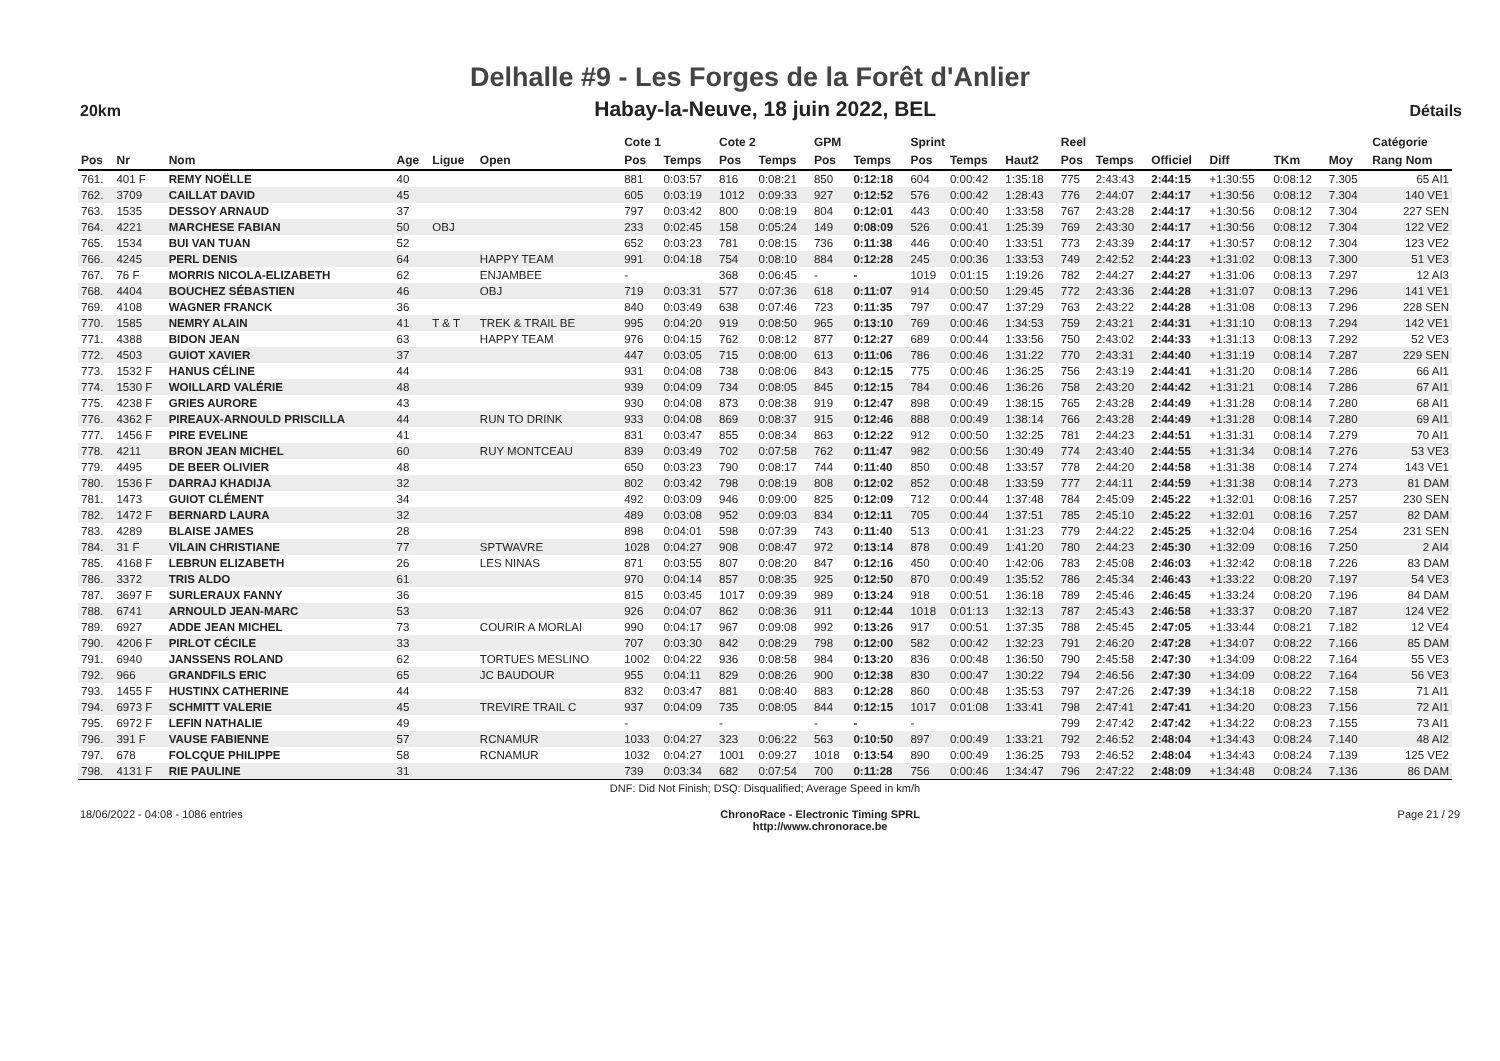Delhalle #9 - Les Forges de la Forêt d'Anlier
20km
Habay-la-Neuve, 18 juin 2022, BEL
Détails
| | | | | | | Cote 1 | | Cote 2 | | GPM | | Sprint | | | Reel | | | | | | Catégorie |
| --- | --- | --- | --- | --- | --- | --- | --- | --- | --- | --- | --- | --- | --- | --- | --- | --- | --- | --- | --- | --- | --- |
| Pos | Nr | Nom | Age | Ligue | Open | Pos | Temps | Pos | Temps | Pos | Temps | Pos | Temps | Haut2 | Pos | Temps | Officiel | Diff | TKm | Moy | Rang Nom |
| 761. | 401 F | REMY NOËLLE | 40 | | | 881 | 0:03:57 | 816 | 0:08:21 | 850 | 0:12:18 | 604 | 0:00:42 | 1:35:18 | 775 | 2:43:43 | 2:44:15 | +1:30:55 | 0:08:12 | 7.305 | 65 AI1 |
| 762. | 3709 | CAILLAT DAVID | 45 | | | 605 | 0:03:19 | 1012 | 0:09:33 | 927 | 0:12:52 | 576 | 0:00:42 | 1:28:43 | 776 | 2:44:07 | 2:44:17 | +1:30:56 | 0:08:12 | 7.304 | 140 VE1 |
| 763. | 1535 | DESSOY ARNAUD | 37 | | | 797 | 0:03:42 | 800 | 0:08:19 | 804 | 0:12:01 | 443 | 0:00:40 | 1:33:58 | 767 | 2:43:28 | 2:44:17 | +1:30:56 | 0:08:12 | 7.304 | 227 SEN |
| 764. | 4221 | MARCHESE FABIAN | 50 | OBJ | | 233 | 0:02:45 | 158 | 0:05:24 | 149 | 0:08:09 | 526 | 0:00:41 | 1:25:39 | 769 | 2:43:30 | 2:44:17 | +1:30:56 | 0:08:12 | 7.304 | 122 VE2 |
| 765. | 1534 | BUI VAN TUAN | 52 | | | 652 | 0:03:23 | 781 | 0:08:15 | 736 | 0:11:38 | 446 | 0:00:40 | 1:33:51 | 773 | 2:43:39 | 2:44:17 | +1:30:57 | 0:08:12 | 7.304 | 123 VE2 |
| 766. | 4245 | PERL DENIS | 64 | | HAPPY TEAM | 991 | 0:04:18 | 754 | 0:08:10 | 884 | 0:12:28 | 245 | 0:00:36 | 1:33:53 | 749 | 2:42:52 | 2:44:23 | +1:31:02 | 0:08:13 | 7.300 | 51 VE3 |
| 767. | 76 F | MORRIS NICOLA-ELIZABETH | 62 | | ENJAMBEE | - | | 368 | 0:06:45 | - | - | 1019 | 0:01:15 | 1:19:26 | 782 | 2:44:27 | 2:44:27 | +1:31:06 | 0:08:13 | 7.297 | 12 AI3 |
| 768. | 4404 | BOUCHEZ SÉBASTIEN | 46 | | OBJ | 719 | 0:03:31 | 577 | 0:07:36 | 618 | 0:11:07 | 914 | 0:00:50 | 1:29:45 | 772 | 2:43:36 | 2:44:28 | +1:31:07 | 0:08:13 | 7.296 | 141 VE1 |
| 769. | 4108 | WAGNER FRANCK | 36 | | | 840 | 0:03:49 | 638 | 0:07:46 | 723 | 0:11:35 | 797 | 0:00:47 | 1:37:29 | 763 | 2:43:22 | 2:44:28 | +1:31:08 | 0:08:13 | 7.296 | 228 SEN |
| 770. | 1585 | NEMRY ALAIN | 41 | T & T | TREK & TRAIL BE | 995 | 0:04:20 | 919 | 0:08:50 | 965 | 0:13:10 | 769 | 0:00:46 | 1:34:53 | 759 | 2:43:21 | 2:44:31 | +1:31:10 | 0:08:13 | 7.294 | 142 VE1 |
| 771. | 4388 | BIDON JEAN | 63 | | HAPPY TEAM | 976 | 0:04:15 | 762 | 0:08:12 | 877 | 0:12:27 | 689 | 0:00:44 | 1:33:56 | 750 | 2:43:02 | 2:44:33 | +1:31:13 | 0:08:13 | 7.292 | 52 VE3 |
| 772. | 4503 | GUIOT XAVIER | 37 | | | 447 | 0:03:05 | 715 | 0:08:00 | 613 | 0:11:06 | 786 | 0:00:46 | 1:31:22 | 770 | 2:43:31 | 2:44:40 | +1:31:19 | 0:08:14 | 7.287 | 229 SEN |
| 773. | 1532 F | HANUS CÉLINE | 44 | | | 931 | 0:04:08 | 738 | 0:08:06 | 843 | 0:12:15 | 775 | 0:00:46 | 1:36:25 | 756 | 2:43:19 | 2:44:41 | +1:31:20 | 0:08:14 | 7.286 | 66 AI1 |
| 774. | 1530 F | WOILLARD VALÉRIE | 48 | | | 939 | 0:04:09 | 734 | 0:08:05 | 845 | 0:12:15 | 784 | 0:00:46 | 1:36:26 | 758 | 2:43:20 | 2:44:42 | +1:31:21 | 0:08:14 | 7.286 | 67 AI1 |
| 775. | 4238 F | GRIES AURORE | 43 | | | 930 | 0:04:08 | 873 | 0:08:38 | 919 | 0:12:47 | 898 | 0:00:49 | 1:38:15 | 765 | 2:43:28 | 2:44:49 | +1:31:28 | 0:08:14 | 7.280 | 68 AI1 |
| 776. | 4362 F | PIREAUX-ARNOULD PRISCILLA | 44 | | RUN TO DRINK | 933 | 0:04:08 | 869 | 0:08:37 | 915 | 0:12:46 | 888 | 0:00:49 | 1:38:14 | 766 | 2:43:28 | 2:44:49 | +1:31:28 | 0:08:14 | 7.280 | 69 AI1 |
| 777. | 1456 F | PIRE EVELINE | 41 | | | 831 | 0:03:47 | 855 | 0:08:34 | 863 | 0:12:22 | 912 | 0:00:50 | 1:32:25 | 781 | 2:44:23 | 2:44:51 | +1:31:31 | 0:08:14 | 7.279 | 70 AI1 |
| 778. | 4211 | BRON JEAN MICHEL | 60 | | RUY MONTCEAU | 839 | 0:03:49 | 702 | 0:07:58 | 762 | 0:11:47 | 982 | 0:00:56 | 1:30:49 | 774 | 2:43:40 | 2:44:55 | +1:31:34 | 0:08:14 | 7.276 | 53 VE3 |
| 779. | 4495 | DE BEER OLIVIER | 48 | | | 650 | 0:03:23 | 790 | 0:08:17 | 744 | 0:11:40 | 850 | 0:00:48 | 1:33:57 | 778 | 2:44:20 | 2:44:58 | +1:31:38 | 0:08:14 | 7.274 | 143 VE1 |
| 780. | 1536 F | DARRAJ KHADIJA | 32 | | | 802 | 0:03:42 | 798 | 0:08:19 | 808 | 0:12:02 | 852 | 0:00:48 | 1:33:59 | 777 | 2:44:11 | 2:44:59 | +1:31:38 | 0:08:14 | 7.273 | 81 DAM |
| 781. | 1473 | GUIOT CLÉMENT | 34 | | | 492 | 0:03:09 | 946 | 0:09:00 | 825 | 0:12:09 | 712 | 0:00:44 | 1:37:48 | 784 | 2:45:09 | 2:45:22 | +1:32:01 | 0:08:16 | 7.257 | 230 SEN |
| 782. | 1472 F | BERNARD LAURA | 32 | | | 489 | 0:03:08 | 952 | 0:09:03 | 834 | 0:12:11 | 705 | 0:00:44 | 1:37:51 | 785 | 2:45:10 | 2:45:22 | +1:32:01 | 0:08:16 | 7.257 | 82 DAM |
| 783. | 4289 | BLAISE JAMES | 28 | | | 898 | 0:04:01 | 598 | 0:07:39 | 743 | 0:11:40 | 513 | 0:00:41 | 1:31:23 | 779 | 2:44:22 | 2:45:25 | +1:32:04 | 0:08:16 | 7.254 | 231 SEN |
| 784. | 31 F | VILAIN CHRISTIANE | 77 | | SPTWAVRE | 1028 | 0:04:27 | 908 | 0:08:47 | 972 | 0:13:14 | 878 | 0:00:49 | 1:41:20 | 780 | 2:44:23 | 2:45:30 | +1:32:09 | 0:08:16 | 7.250 | 2 AI4 |
| 785. | 4168 F | LEBRUN ELIZABETH | 26 | | LES NINAS | 871 | 0:03:55 | 807 | 0:08:20 | 847 | 0:12:16 | 450 | 0:00:40 | 1:42:06 | 783 | 2:45:08 | 2:46:03 | +1:32:42 | 0:08:18 | 7.226 | 83 DAM |
| 786. | 3372 | TRIS ALDO | 61 | | | 970 | 0:04:14 | 857 | 0:08:35 | 925 | 0:12:50 | 870 | 0:00:49 | 1:35:52 | 786 | 2:45:34 | 2:46:43 | +1:33:22 | 0:08:20 | 7.197 | 54 VE3 |
| 787. | 3697 F | SURLERAUX FANNY | 36 | | | 815 | 0:03:45 | 1017 | 0:09:39 | 989 | 0:13:24 | 918 | 0:00:51 | 1:36:18 | 789 | 2:45:46 | 2:46:45 | +1:33:24 | 0:08:20 | 7.196 | 84 DAM |
| 788. | 6741 | ARNOULD JEAN-MARC | 53 | | | 926 | 0:04:07 | 862 | 0:08:36 | 911 | 0:12:44 | 1018 | 0:01:13 | 1:32:13 | 787 | 2:45:43 | 2:46:58 | +1:33:37 | 0:08:20 | 7.187 | 124 VE2 |
| 789. | 6927 | ADDE JEAN MICHEL | 73 | | COURIR A MORLAI | 990 | 0:04:17 | 967 | 0:09:08 | 992 | 0:13:26 | 917 | 0:00:51 | 1:37:35 | 788 | 2:45:45 | 2:47:05 | +1:33:44 | 0:08:21 | 7.182 | 12 VE4 |
| 790. | 4206 F | PIRLOT CÉCILE | 33 | | | 707 | 0:03:30 | 842 | 0:08:29 | 798 | 0:12:00 | 582 | 0:00:42 | 1:32:23 | 791 | 2:46:20 | 2:47:28 | +1:34:07 | 0:08:22 | 7.166 | 85 DAM |
| 791. | 6940 | JANSSENS ROLAND | 62 | | TORTUES MESLINO | 1002 | 0:04:22 | 936 | 0:08:58 | 984 | 0:13:20 | 836 | 0:00:48 | 1:36:50 | 790 | 2:45:58 | 2:47:30 | +1:34:09 | 0:08:22 | 7.164 | 55 VE3 |
| 792. | 966 | GRANDFILS ERIC | 65 | | JC BAUDOUR | 955 | 0:04:11 | 829 | 0:08:26 | 900 | 0:12:38 | 830 | 0:00:47 | 1:30:22 | 794 | 2:46:56 | 2:47:30 | +1:34:09 | 0:08:22 | 7.164 | 56 VE3 |
| 793. | 1455 F | HUSTINX CATHERINE | 44 | | | 832 | 0:03:47 | 881 | 0:08:40 | 883 | 0:12:28 | 860 | 0:00:48 | 1:35:53 | 797 | 2:47:26 | 2:47:39 | +1:34:18 | 0:08:22 | 7.158 | 71 AI1 |
| 794. | 6973 F | SCHMITT VALERIE | 45 | | TREVIRE TRAIL C | 937 | 0:04:09 | 735 | 0:08:05 | 844 | 0:12:15 | 1017 | 0:01:08 | 1:33:41 | 798 | 2:47:41 | 2:47:41 | +1:34:20 | 0:08:23 | 7.156 | 72 AI1 |
| 795. | 6972 F | LEFIN NATHALIE | 49 | | | - | | - | | - | - | - | | | 799 | 2:47:42 | 2:47:42 | +1:34:22 | 0:08:23 | 7.155 | 73 AI1 |
| 796. | 391 F | VAUSE FABIENNE | 57 | | RCNAMUR | 1033 | 0:04:27 | 323 | 0:06:22 | 563 | 0:10:50 | 897 | 0:00:49 | 1:33:21 | 792 | 2:46:52 | 2:48:04 | +1:34:43 | 0:08:24 | 7.140 | 48 AI2 |
| 797. | 678 | FOLCQUE PHILIPPE | 58 | | RCNAMUR | 1032 | 0:04:27 | 1001 | 0:09:27 | 1018 | 0:13:54 | 890 | 0:00:49 | 1:36:25 | 793 | 2:46:52 | 2:48:04 | +1:34:43 | 0:08:24 | 7.139 | 125 VE2 |
| 798. | 4131 F | RIE PAULINE | 31 | | | 739 | 0:03:34 | 682 | 0:07:54 | 700 | 0:11:28 | 756 | 0:00:46 | 1:34:47 | 796 | 2:47:22 | 2:48:09 | +1:34:48 | 0:08:24 | 7.136 | 86 DAM |
| DNF: Did Not Finish; DSQ: Disqualified; Average Speed in km/h | | | | | | | | | | | | | | | | | | | | | |
18/06/2022 - 04:08 - 1086 entries ChronoRace - Electronic Timing SPRL
http://www.chronorace.be Page 21 / 29